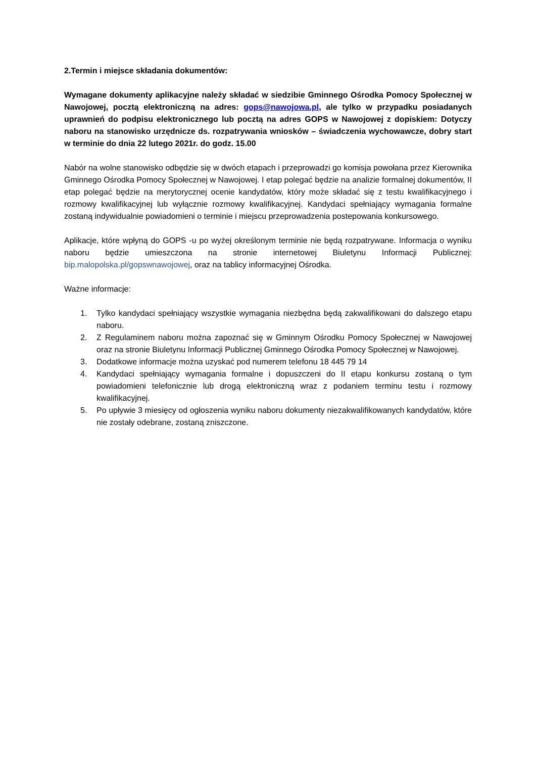2.Termin i miejsce składania dokumentów:
Wymagane dokumenty aplikacyjne należy składać w siedzibie Gminnego Ośrodka Pomocy Społecznej w Nawojowej, pocztą elektroniczną na adres: gops@nawojowa.pl, ale tylko w przypadku posiadanych uprawnień do podpisu elektronicznego lub pocztą na adres GOPS w Nawojowej z dopiskiem: Dotyczy naboru na stanowisko urzędnicze ds. rozpatrywania wniosków – świadczenia wychowawcze, dobry start w terminie do dnia 22 lutego 2021r. do godz. 15.00
Nabór na wolne stanowisko odbędzie się w dwóch etapach i przeprowadzi go komisja powołana przez Kierownika Gminnego Ośrodka Pomocy Społecznej w Nawojowej. I etap polegać będzie na analizie formalnej dokumentów, II etap polegać będzie na merytorycznej ocenie kandydatów, który może składać się z testu kwalifikacyjnego i rozmowy kwalifikacyjnej lub wyłącznie rozmowy kwalifikacyjnej. Kandydaci spełniający wymagania formalne zostaną indywidualnie powiadomieni o terminie i miejscu przeprowadzenia postepowania konkursowego.
Aplikacje, które wpłyną do GOPS -u po wyżej określonym terminie nie będą rozpatrywane. Informacja o wyniku naboru będzie umieszczona na stronie internetowej Biuletynu Informacji Publicznej: bip.malopolska.pl/gopswnawojowej, oraz na tablicy informacyjnej Ośrodka.
Ważne informacje:
1. Tylko kandydaci spełniający wszystkie wymagania niezbędna będą zakwalifikowani do dalszego etapu naboru.
2. Z Regulaminem naboru można zapoznać się w Gminnym Ośrodku Pomocy Społecznej w Nawojowej oraz na stronie Biuletynu Informacji Publicznej Gminnego Ośrodka Pomocy Społecznej w Nawojowej.
3. Dodatkowe informacje można uzyskać pod numerem telefonu 18 445 79 14
4. Kandydaci spełniający wymagania formalne i dopuszczeni do II etapu konkursu zostaną o tym powiadomieni telefonicznie lub drogą elektroniczną wraz z podaniem terminu testu i rozmowy kwalifikacyjnej.
5. Po upływie 3 miesięcy od ogłoszenia wyniku naboru dokumenty niezakwalifikowanych kandydatów, które nie zostały odebrane, zostaną zniszczone.